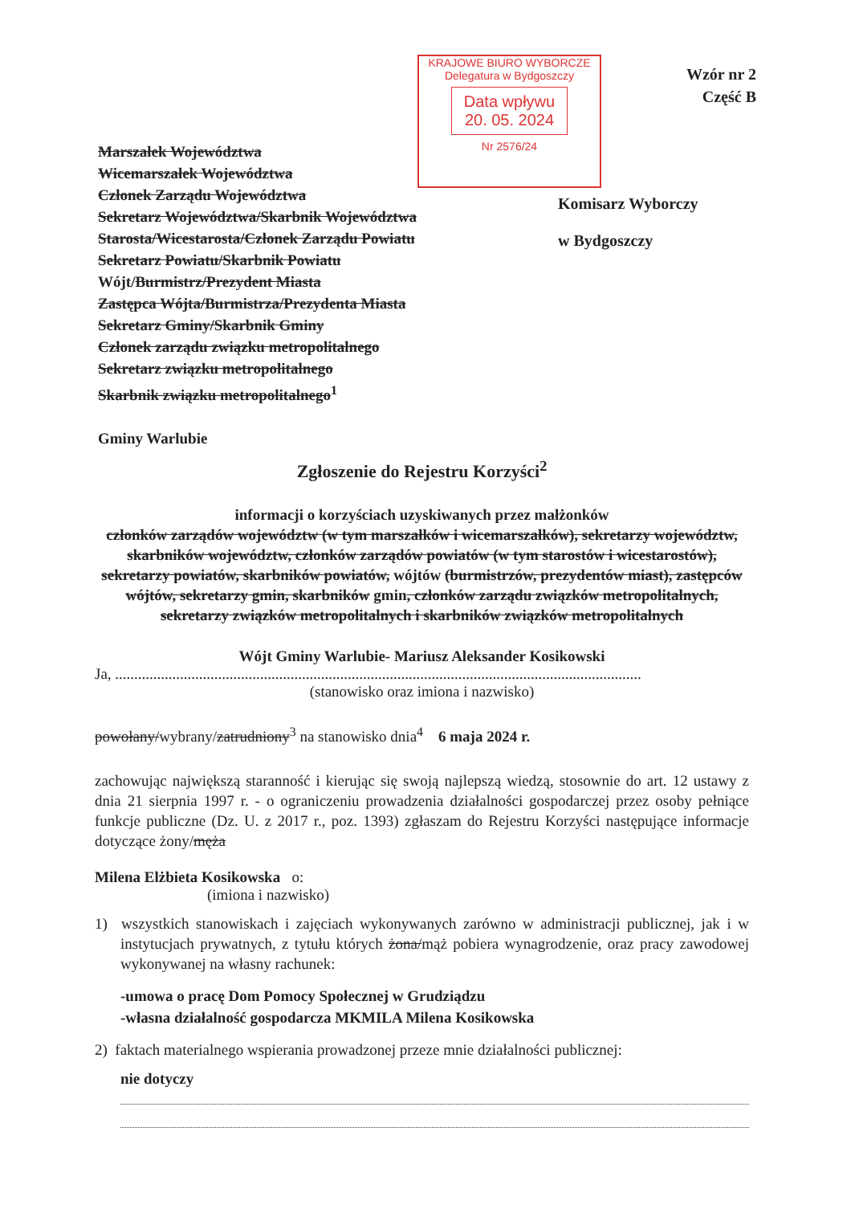Wzór nr 2
Część B
KRAJOWE BIURO WYBORCZE
Delegatura w Bydgoszczy
Data wpływu 20. 05. 2024
Nr 2576/24
Marszałek Województwa
Wicemarszałek Województwa
Członek Zarządu Województwa
Sekretarz Województwa/Skarbnik Województwa
Starosta/Wicestarosta/Członek Zarządu Powiatu
Sekretarz Powiatu/Skarbnik Powiatu
Wójt/Burmistrz/Prezydent Miasta
Zastępca Wójta/Burmistrza/Prezydenta Miasta
Sekretarz Gminy/Skarbnik Gminy
Członek zarządu związku metropolitalnego
Sekretarz związku metropolitalnego
Skarbnik związku metropolitalnego<sup>1</sup>
Gminy Warlubie
Komisarz Wyborczy
w Bydgoszczy
Zgłoszenie do Rejestru Korzyści<sup>2</sup>
informacji o korzyściach uzyskiwanych przez małżonków
członków zarządów województw (w tym marszałków i wicemarszałków), sekretarzy województw, skarbników województw, członków zarządów powiatów (w tym starostów i wicestarostów), sekretarzy powiatów, skarbników powiatów, wójtów (burmistrzów, prezydentów miast), zastępców wójtów, sekretarzy gmin, skarbników gmin, członków zarządu związków metropolitalnych, sekretarzy związków metropolitalnych i skarbników związków metropolitalnych
Wójt Gminy Warlubie- Mariusz Aleksander Kosikowski
Ja, ..........................................................................................................................................
(stanowisko oraz imiona i nazwisko)
powołany/wybrany/zatrudniony<sup>3</sup> na stanowisko dnia<sup>4</sup> 6 maja 2024 r.
zachowując największą staranność i kierując się swoją najlepszą wiedzą, stosownie do art. 12 ustawy z dnia 21 sierpnia 1997 r. - o ograniczeniu prowadzenia działalności gospodarczej przez osoby pełniące funkcje publiczne (Dz. U. z 2017 r., poz. 1393) zgłaszam do Rejestru Korzyści następujące informacje dotyczące żony/męża
Milena Elżbieta Kosikowska o:
(imiona i nazwisko)
1) wszystkich stanowiskach i zajęciach wykonywanych zarówno w administracji publicznej, jak i w instytucjach prywatnych, z tytułu których żona/mąż pobiera wynagrodzenie, oraz pracy zawodowej wykonywanej na własny rachunek:
-umowa o pracę Dom Pomocy Społecznej w Grudziądzu
-własna działalność gospodarcza MKMILA Milena Kosikowska
2) faktach materialnego wspierania prowadzonej przeze mnie działalności publicznej:
nie dotyczy